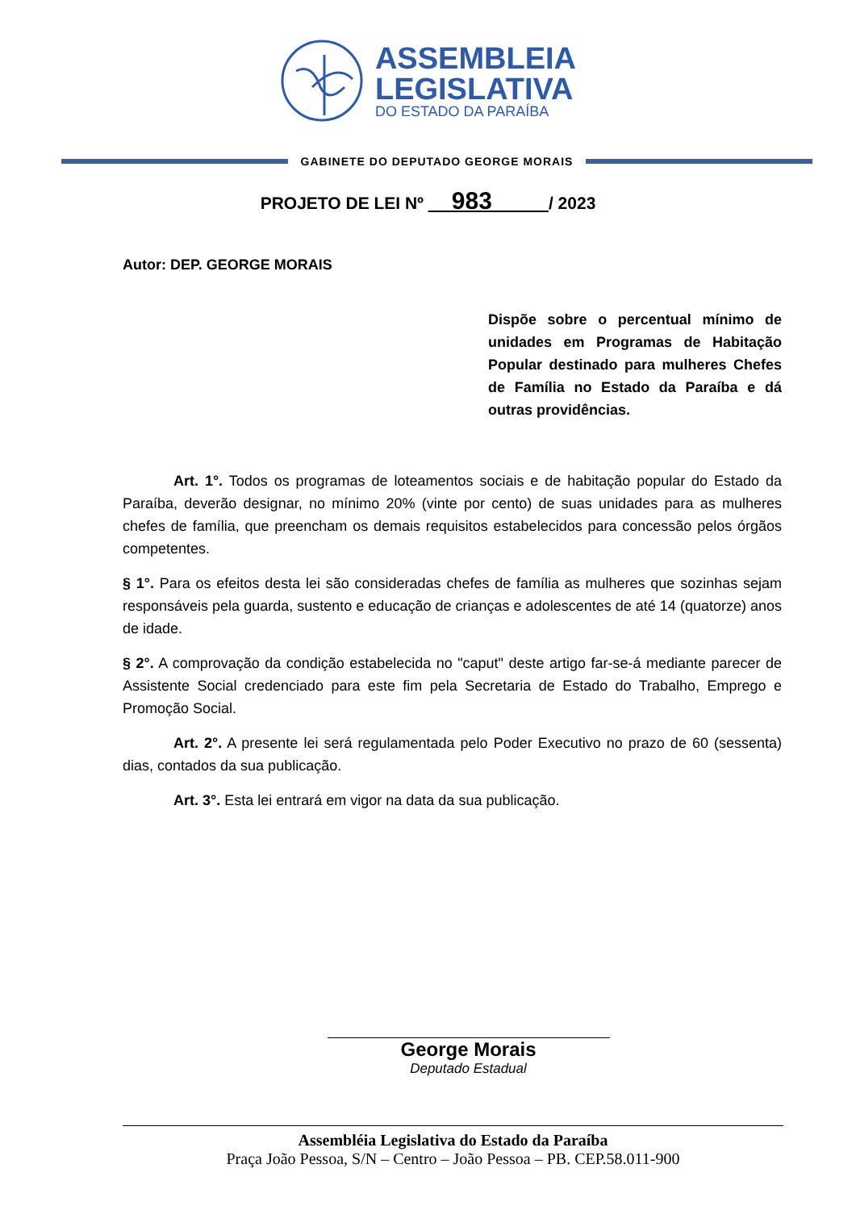ASSEMBLEIA
LEGISLATIVA
DO ESTADO DA PARAÍBA
GABINETE DO DEPUTADO GEORGE MORAIS
PROJETO DE LEI Nº 983 / 2023
Autor: DEP. GEORGE MORAIS
Dispõe sobre o percentual mínimo de unidades em Programas de Habitação Popular destinado para mulheres Chefes de Família no Estado da Paraíba e dá outras providências.
Art. 1°. Todos os programas de loteamentos sociais e de habitação popular do Estado da Paraíba, deverão designar, no mínimo 20% (vinte por cento) de suas unidades para as mulheres chefes de família, que preencham os demais requisitos estabelecidos para concessão pelos órgãos competentes.
§ 1°. Para os efeitos desta lei são consideradas chefes de família as mulheres que sozinhas sejam responsáveis pela guarda, sustento e educação de crianças e adolescentes de até 14 (quatorze) anos de idade.
§ 2°. A comprovação da condição estabelecida no "caput" deste artigo far-se-á mediante parecer de Assistente Social credenciado para este fim pela Secretaria de Estado do Trabalho, Emprego e Promoção Social.
Art. 2°. A presente lei será regulamentada pelo Poder Executivo no prazo de 60 (sessenta) dias, contados da sua publicação.
Art. 3°. Esta lei entrará em vigor na data da sua publicação.
George Morais
Deputado Estadual
Assembléia Legislativa do Estado da Paraíba
Praça João Pessoa, S/N – Centro – João Pessoa – PB. CEP.58.011-900